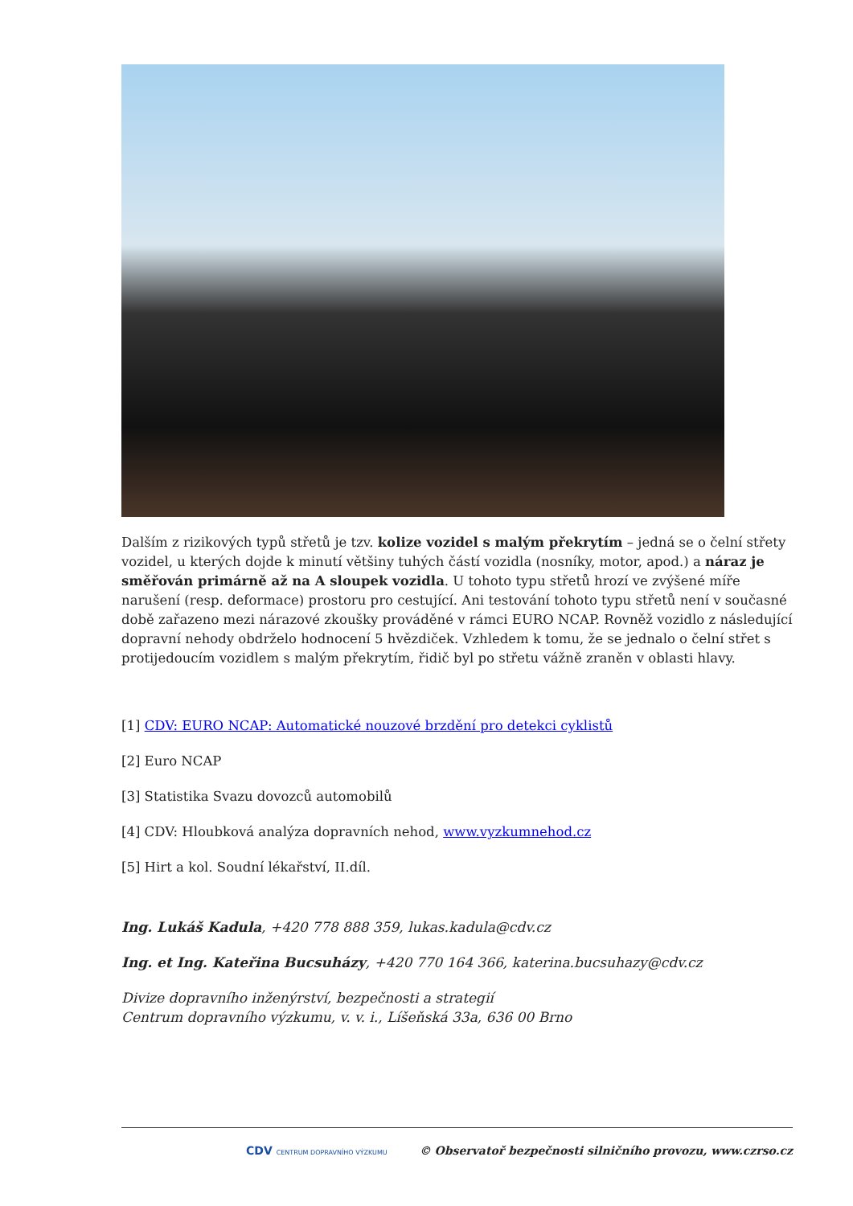Dalším z rizikových typů střetů je tzv. kolize vozidel s malým překrytím – jedná se o čelní střety vozidel, u kterých dojde k minutí většiny tuhých částí vozidla (nosníky, motor, apod.) a náraz je směřován primárně až na A sloupek vozidla. U tohoto typu střetů hrozí ve zvýšené míře narušení (resp. deformace) prostoru pro cestující. Ani testování tohoto typu střetů není v současné době zařazeno mezi nárazové zkoušky prováděné v rámci EURO NCAP. Rovněž vozidlo z následující dopravní nehody obdrželo hodnocení 5 hvězdiček. Vzhledem k tomu, že se jednalo o čelní střet s protijedoucím vozidlem s malým překrytím, řidič byl po střetu vážně zraněn v oblasti hlavy.
[1] CDV: EURO NCAP: Automatické nouzové brzdění pro detekci cyklistů
[2] Euro NCAP
[3] Statistika Svazu dovozců automobilů
[4] CDV: Hloubková analýza dopravních nehod, www.vyzkumnehod.cz
[5] Hirt a kol. Soudní lékařství, II.díl.
Ing. Lukáš Kadula, +420 778 888 359, lukas.kadula@cdv.cz
Ing. et Ing. Kateřina Bucsuházy, +420 770 164 366, katerina.bucsuhazy@cdv.cz
Divize dopravního inženýrství, bezpečnosti a strategií
Centrum dopravního výzkumu, v. v. i., Líšeňská 33a, 636 00 Brno
CDV CENTRUM DOPRAVNÍHO VÝZKUMU © Observatoř bezpečnosti silničního provozu, www.czrso.cz